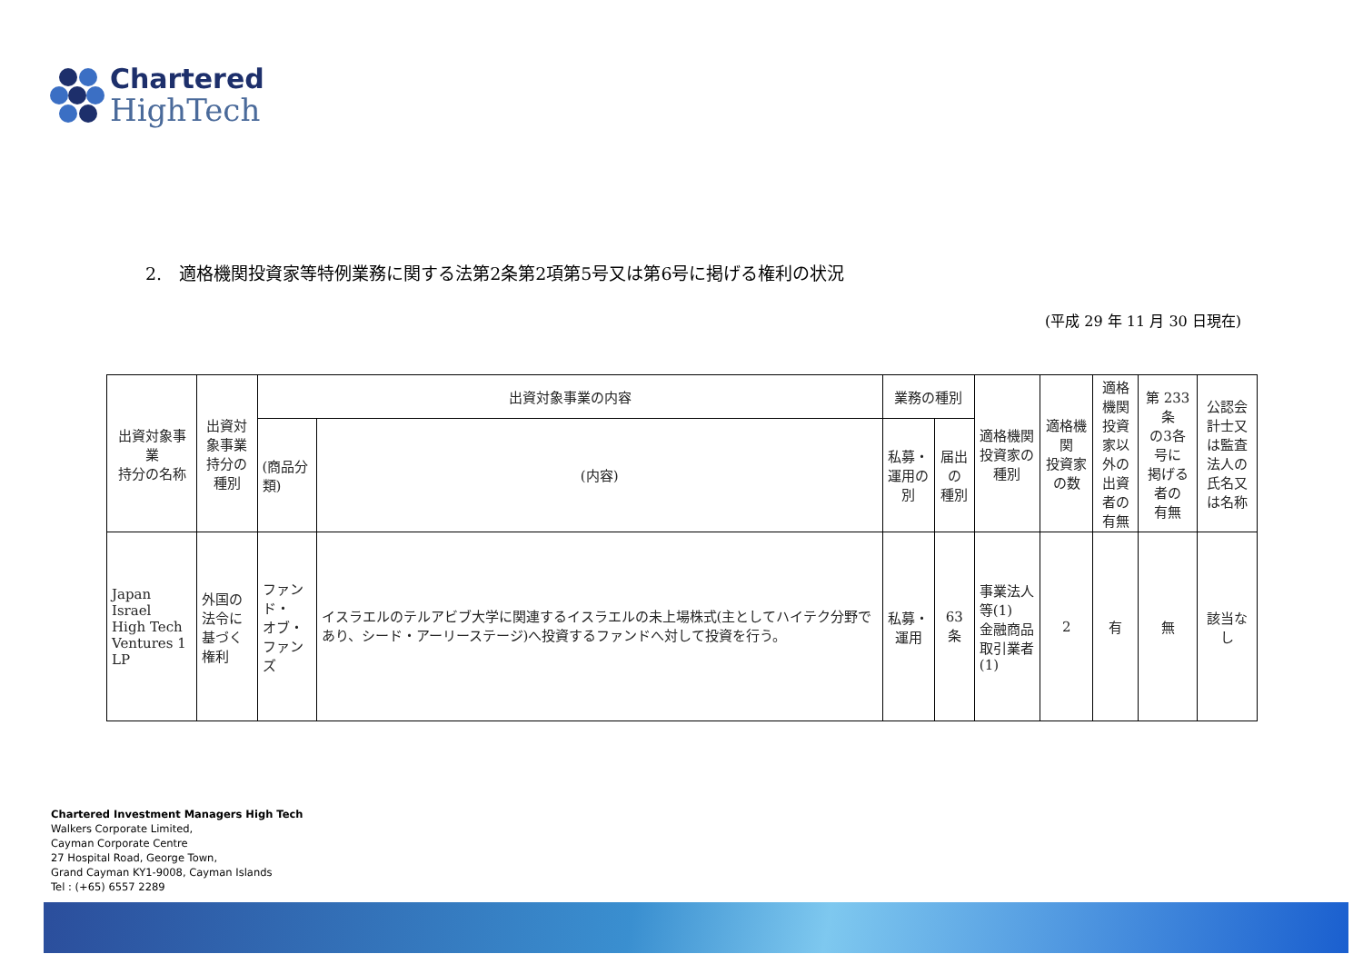Chartered
HighTech
2.　適格機関投資家等特例業務に関する法第2条第2項第5号又は第6号に掲げる権利の状況
(平成 29 年 11 月 30 日現在)
| 出資対象事業 持分の名称 | 出資対象事業 持分の種別 | 出資対象事業の内容 | | 業務の種別 | | 適格機関 投資家の種別 | 適格機関 投資家の数 | 適格機関 投資家以 外の出資 者の有無 | 第 233 条 の3各号に 掲げる者の 有無 | 公認会計士又 は監査法人の 氏名又は名称 |
| --- | --- | --- | --- | --- | --- | --- | --- | --- | --- | --- |
| | | (商品分類) | (内容) | 私募・ 運用の別 | 届出の 種別 | | | | | |
| Japan Israel High Tech Ventures 1 LP | 外国の法令に 基づく権利 | ファンド・ オブ・ ファンズ | イスラエルのテルアビブ大学に関連するイスラエルの未上場株式(主としてハイテク分野であり、シード・アーリーステージ)へ投資するファンドへ対して投資を行う。 | 私募・ 運用 | 63 条 | 事業法人等(1) 金融商品 取引業者(1) | 2 | 有 | 無 | 該当なし |
Chartered Investment Managers High Tech
Walkers Corporate Limited,
Cayman Corporate Centre
27 Hospital Road, George Town,
Grand Cayman KY1-9008, Cayman Islands
Tel : (+65) 6557 2289